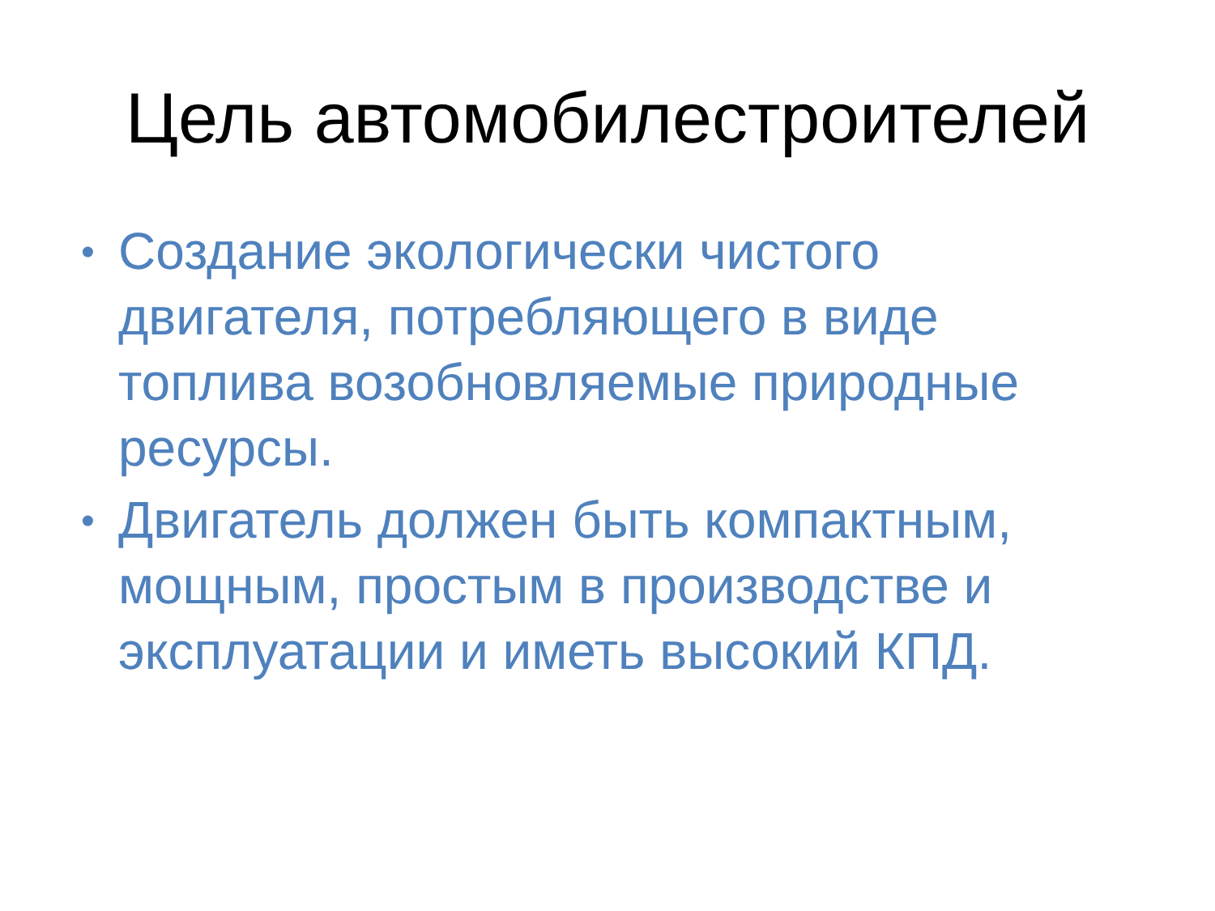Цель автомобилестроителей
• Создание экологически чистого двигателя, потребляющего в виде топлива возобновляемые природные ресурсы.
• Двигатель должен быть компактным, мощным, простым в производстве и эксплуатации и иметь высокий КПД.